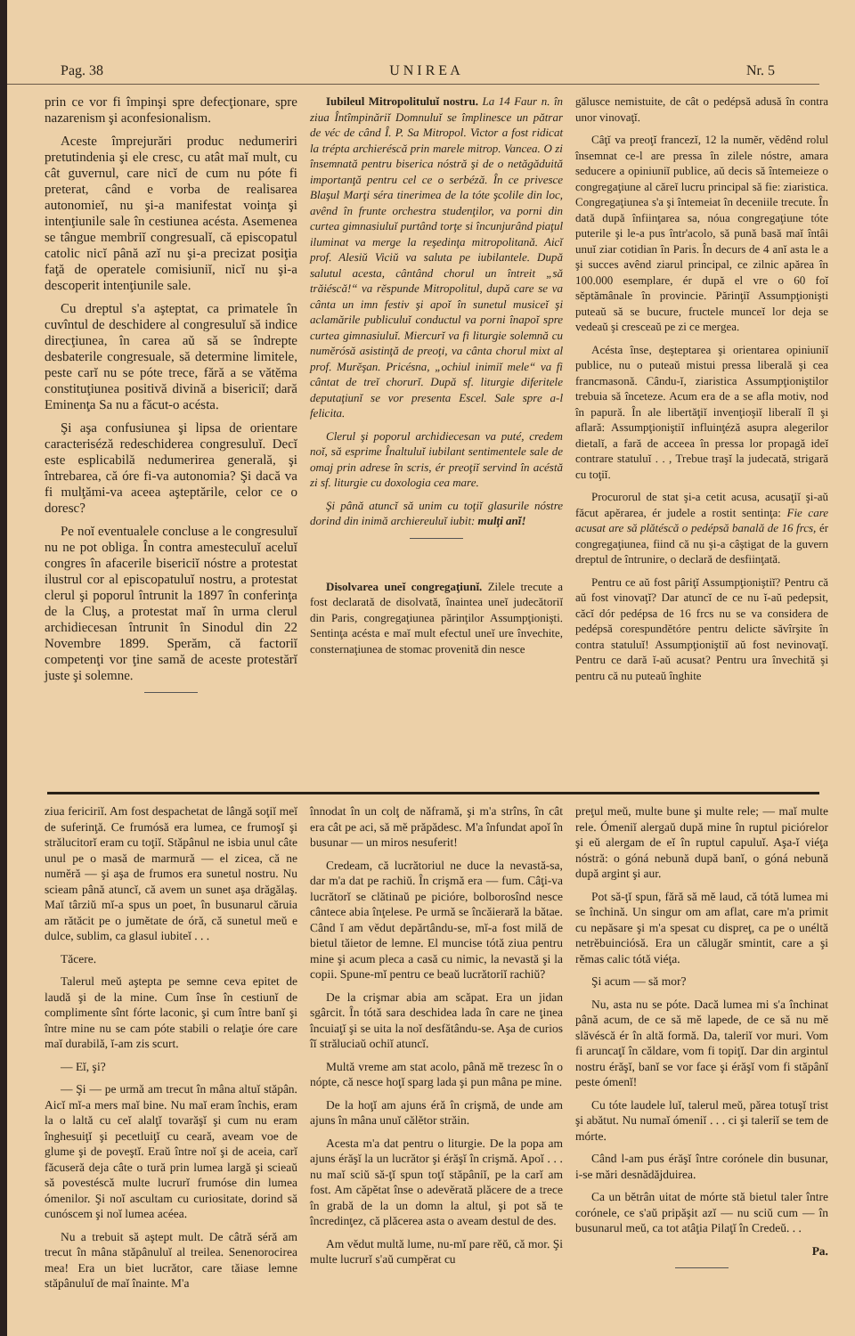Pag. 38 U N I R E A Nr. 5
prin ce vor fi împinşi spre defecţionare, spre nazarenism şi aconfesionalism.
Aceste împrejurări produc nedumeriri pretutindenia şi ele cresc, cu atât maĭ mult, cu cât guvernul, care nicĭ de cum nu póte fi preterat, când e vorba de realisarea autonomieĭ, nu şi-a manifestat voinţa şi intenţiunile sale în cestiunea acésta. Asemenea se tângue membriĭ congresualĭ, că episcopatul catolic nicĭ până azĭ nu şi-a precizat posiţia faţă de operatele comisiuniĭ, nicĭ nu şi-a descoperit intenţiunile sale.
Cu dreptul s'a aşteptat, ca primatele în cuvîntul de deschidere al congresuluĭ să indice direcţiunea, în carea aŭ să se îndrepte desbaterile congresuale, să determine limitele, peste carĭ nu se póte trece, fără a se vătĕma constituţiunea positivă divină a bisericiĭ; dară Eminenţa Sa nu a făcut-o acésta.
Şi aşa confusiunea şi lipsa de orientare caracteriséză redeschiderea congresuluĭ. Decĭ este esplicabilă nedumerirea generală, şi întrebarea, că óre fi-va autonomia? Şi dacă va fi mulţămi-va aceea aşteptările, celor ce o doresc?
Pe noĭ eventualele concluse a le congresuluĭ nu ne pot obliga. În contra amesteculuĭ aceluĭ congres în afacerile bisericiĭ nóstre a protestat ilustrul cor al episcopatuluĭ nostru, a protestat clerul şi poporul întrunit la 1897 în conferinţa de la Cluş, a protestat maĭ în urma clerul archidiecesan întrunit în Sinodul din 22 Novembre 1899. Sperăm, că factoriĭ competenţi vor ţine samă de aceste protestărĭ juste şi solemne.
Iubileul Mitropolituluĭ nostru. La 14 Faur n. în ziua Întîmpinăriĭ Domnuluĭ se împlinesce un pătrar de véc de când Î. P. Sa Mitropol. Victor a fost ridicat la trépta archieréscă prin marele mitrop. Vancea. O zi însemnată pentru biserica nóstră şi de o netăgăduită importanţă pentru cel ce o serbéză. În ce privesce Blaşul Marţi séra tinerimea de la tóte şcolile din loc, avênd în frunte orchestra studenţilor, va porni din curtea gimnasiuluĭ purtând torţe si încunjurând piaţul iluminat va merge la reşedinţa mitropolitană. Aicĭ prof. Alesiŭ Viciŭ va saluta pe iubilantele. După salutul acesta, cântând chorul un întreit „să trăiéscă!“ va rĕspunde Mitropolitul, după care se va cânta un imn festiv şi apoĭ în sunetul musiceĭ şi aclamările publiculuĭ conductul va porni înapoĭ spre curtea gimnasiuluĭ. Miercurĭ va fi liturgie solemnă cu numĕrósă asistinţă de preoţi, va cânta chorul mixt al prof. Murĕşan. Pricésna, „ochiul inimiĭ mele“ va fi cântat de treĭ chorurĭ. După sf. liturgie diferitele deputaţiunĭ se vor presenta Escel. Sale spre a-l felicita.
Clerul şi poporul archidiecesan va puté, credem noĭ, să esprime Înaltuluĭ iubilant sentimentele sale de omaj prin adrese în scris, ér preoţiĭ servind în acéstă zi sf. liturgie cu doxologia cea mare.
Şi până atuncĭ să unim cu toţiĭ glasurile nóstre dorind din inimă archiereuluĭ iubit: mulţi anĭ!
Disolvarea uneĭ congregaţiunĭ. Zilele trecute a fost declarată de disolvată, înaintea uneĭ judecătoriĭ din Paris, congregaţiunea părinţilor Assumpţionişti. Sentinţa acésta e maĭ mult efectul uneĭ ure învechite, consternaţiunea de stomac provenită din nesce
gălusce nemistuite, de cât o pedépsă adusă în contra unor vinovaţĭ.
Câţĭ va preoţĭ francezĭ, 12 la numĕr, vĕdênd rolul însemnat ce-l are pressa în zilele nóstre, amara seducere a opiniuniĭ publice, aŭ decis să întemeieze o congregaţiune al căreĭ lucru principal să fie: ziaristica. Congregaţiunea s'a şi întemeiat în deceniile trecute. În dată după înfiinţarea sa, nóua congregaţiune tóte puterile şi le-a pus într'acolo, să pună basă maĭ întâi unuĭ ziar cotidian în Paris. În decurs de 4 anĭ asta le a şi succes avênd ziarul principal, ce zilnic apărea în 100.000 esemplare, ér după el vre o 60 foĭ sĕptămânale în provincie. Părinţiĭ Assumpţionişti puteaŭ să se bucure, fructele munceĭ lor deja se vedeaŭ şi cresceaŭ pe zi ce mergea.
Acésta înse, deşteptarea şi orientarea opiniuniĭ publice, nu o puteaŭ mistui pressa liberală şi cea francmasonă. Cându-ĭ, ziaristica Assumpţioniştilor trebuia să înceteze. Acum era de a se afla motiv, nod în papură. În ale libertăţiĭ invenţioşiĭ liberalĭ îl şi aflară: Assumpţioniştiĭ influinţéză asupra alegerilor dietalĭ, a fară de acceea în pressa lor propagă ideĭ contrare statuluĭ . . , Trebue traşĭ la judecată, strigară cu toţiĭ.
Procurorul de stat şi-a cetit acusa, acusaţiĭ şi-aŭ făcut apĕrarea, ér judele a rostit sentinţa: Fie care acusat are să plătéscă o pedépsă banală de 16 frcs, ér congregaţiunea, fiind că nu şi-a câştigat de la guvern dreptul de întrunire, o declară de desfiinţată.
Pentru ce aŭ fost pâriţĭ Assumpţioniştiĭ? Pentru că aŭ fost vinovaţĭ? Dar atuncĭ de ce nu ĭ-aŭ pedepsit, căcĭ dór pedépsa de 16 frcs nu se va considera de pedépsă corespundĕtóre pentru delicte săvîrşite în contra statuluĭ! Assumpţioniştiĭ aŭ fost nevinovaţĭ. Pentru ce dară ĭ-aŭ acusat? Pentru ura învechită şi pentru că nu puteaŭ înghite
ziua fericiriĭ. Am fost despachetat de lângă soţiĭ meĭ de suferinţă. Ce frumósă era lumea, ce frumoşĭ şi strălucitorĭ eram cu toţiĭ. Stăpânul ne isbia unul câte unul pe o masă de marmură — el zicea, că ne numĕră — şi aşa de frumos era sunetul nostru. Nu scieam până atuncĭ, că avem un sunet aşa drăgălaş. Maĭ târziŭ mĭ-a spus un poet, în busunarul căruia am rătăcit pe o jumĕtate de óră, că sunetul meŭ e dulce, sublim, ca glasul iubiteĭ . . .
Tăcere.
Talerul meŭ aştepta pe semne ceva epitet de laudă şi de la mine. Cum înse în cestiunĭ de complimente sînt fórte laconic, şi cum între banĭ şi între mine nu se cam póte stabili o relaţie óre care maĭ durabilă, ĭ-am zis scurt.
— Eĭ, şi?
— Şi — pe urmă am trecut în mâna altuĭ stăpân. Aicĭ mĭ-a mers maĭ bine. Nu maĭ eram închis, eram la o laltă cu ceĭ alalţĭ tovarăşĭ şi cum nu eram înghesuiţĭ şi pecetluiţĭ cu ceară, aveam voe de glume şi de poveştĭ. Eraŭ între noĭ şi de aceia, carĭ făcuseră deja câte o tură prin lumea largă şi scieaŭ să povestéscă multe lucrurĭ frumóse din lumea ómenilor. Şi noĭ ascultam cu curiositate, dorind să cunóscem şi noĭ lumea acéea.
Nu a trebuit să aştept mult. De câtră séră am trecut în mâna stăpânuluĭ al treilea. Senenorocirea mea! Era un biet lucrător, care tăiase lemne stăpânuluĭ de maĭ înainte. M'a
înnodat în un colţ de năframă, şi m'a strîns, în cât era cât pe aci, să mĕ prăpădesc. M'a înfundat apoĭ în busunar — un miros nesuferit!
Credeam, că lucrătoriul ne duce la nevastă-sa, dar m'a dat pe rachiŭ. În crişmă era — fum. Câţi-va lucrătorĭ se clătinaŭ pe picióre, bolborosînd nesce cântece abia înţelese. Pe urmă se încăierară la bătae. Când ĭ am vĕdut depărtându-se, mĭ-a fost milă de bietul tăietor de lemne. El muncise tótă ziua pentru mine şi acum pleca a casă cu nimic, la nevastă şi la copii. Spune-mĭ pentru ce beaŭ lucrătoriĭ rachiŭ?
De la crişmar abia am scăpat. Era un jidan sgârcit. În tótă sara deschidea lada în care ne ţinea încuiaţĭ şi se uita la noĭ desfătându-se. Aşa de curios îĭ străluciaŭ ochiĭ atuncĭ.
Multă vreme am stat acolo, până mĕ trezesc în o nópte, că nesce hoţĭ sparg lada şi pun mâna pe mine.
De la hoţĭ am ajuns éră în crişmă, de unde am ajuns în mâna unuĭ călĕtor străin.
Acesta m'a dat pentru o liturgie. De la popa am ajuns érăşĭ la un lucrător şi érăşĭ în crişmă. Apoĭ . . . nu maĭ sciŭ să-ţĭ spun toţĭ stăpâniĭ, pe la carĭ am fost. Am căpĕtat înse o adevĕrată plăcere de a trece în grabă de la un domn la altul, şi pot să te încredinţez, că plăcerea asta o aveam destul de des.
Am vĕdut multă lume, nu-mĭ pare rĕŭ, că mor. Şi multe lucrurĭ s'aŭ cumpĕrat cu
preţul meŭ, multe bune şi multe rele; — maĭ multe rele. Ómeniĭ alergaŭ după mine în ruptul piciórelor şi eŭ alergam de eĭ în ruptul capuluĭ. Aşa-ĭ viéţa nóstră: o góná nebună după banĭ, o góná nebună după argint şi aur.
Pot să-ţĭ spun, fără să mĕ laud, că tótă lumea mi se închină. Un singur om am aflat, care m'a primit cu nepăsare şi m'a spesat cu dispreţ, ca pe o unéltă netrĕbuinciósă. Era un călugăr smintit, care a şi rĕmas calic tótă viéţa.
Şi acum — să mor?
Nu, asta nu se póte. Dacă lumea mi s'a închinat până acum, de ce să mĕ lapede, de ce să nu mĕ slăvéscă ér în altă formă. Da, taleriĭ vor muri. Vom fi aruncaţĭ în căldare, vom fi topiţĭ. Dar din argintul nostru érăşĭ, banĭ se vor face şi érăşĭ vom fi stăpânĭ peste ómenĭ!
Cu tóte laudele luĭ, talerul meŭ, părea totuşĭ trist şi abătut. Nu numaĭ ómeniĭ . . . ci şi taleriĭ se tem de mórte.
Când l-am pus érăşĭ între corónele din busunar, i-se mări desnădăjduirea.
Ca un bĕtrân uitat de mórte stă bietul taler între corónele, ce s'aŭ pripăşit azĭ — nu sciŭ cum — în busunarul meŭ, ca tot atâţia Pilaţĭ în Credeŭ. . .
Pa.